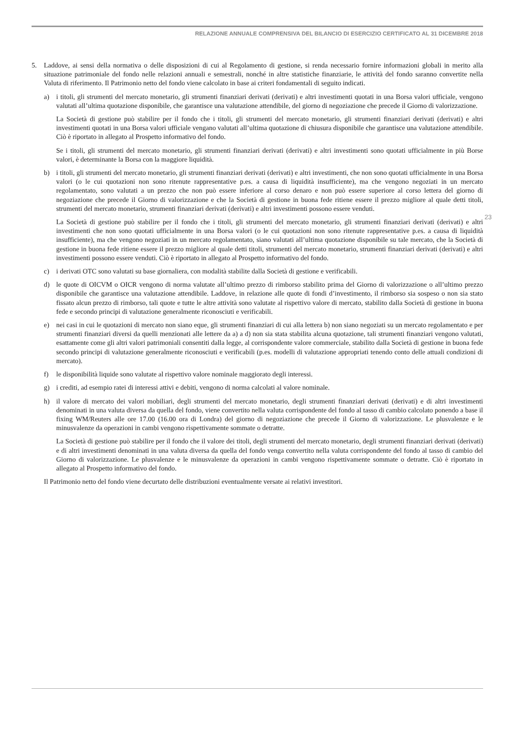RELAZIONE ANNUALE COMPRENSIVA DEL BILANCIO DI ESERCIZIO CERTIFICATO AL 31 DICEMBRE 2018
23
5. Laddove, ai sensi della normativa o delle disposizioni di cui al Regolamento di gestione, si renda necessario fornire informazioni globali in merito alla situazione patrimoniale del fondo nelle relazioni annuali e semestrali, nonché in altre statistiche finanziarie, le attività del fondo saranno convertite nella Valuta di riferimento. Il Patrimonio netto del fondo viene calcolato in base ai criteri fondamentali di seguito indicati.
a) i titoli, gli strumenti del mercato monetario, gli strumenti finanziari derivati (derivati) e altri investimenti quotati in una Borsa valori ufficiale, vengono valutati all’ultima quotazione disponibile, che garantisce una valutazione attendibile, del giorno di negoziazione che precede il Giorno di valorizzazione.
La Società di gestione può stabilire per il fondo che i titoli, gli strumenti del mercato monetario, gli strumenti finanziari derivati (derivati) e altri investimenti quotati in una Borsa valori ufficiale vengano valutati all’ultima quotazione di chiusura disponibile che garantisce una valutazione attendibile. Ciò è riportato in allegato al Prospetto informativo del fondo.
Se i titoli, gli strumenti del mercato monetario, gli strumenti finanziari derivati (derivati) e altri investimenti sono quotati ufficialmente in più Borse valori, è determinante la Borsa con la maggiore liquidità.
b) i titoli, gli strumenti del mercato monetario, gli strumenti finanziari derivati (derivati) e altri investimenti, che non sono quotati ufficialmente in una Borsa valori (o le cui quotazioni non sono ritenute rappresentative p.es. a causa di liquidità insufficiente), ma che vengono negoziati in un mercato regolamentato, sono valutati a un prezzo che non può essere inferiore al corso denaro e non può essere superiore al corso lettera del giorno di negoziazione che precede il Giorno di valorizzazione e che la Società di gestione in buona fede ritiene essere il prezzo migliore al quale detti titoli, strumenti del mercato monetario, strumenti finanziari derivati (derivati) e altri investimenti possono essere venduti.
La Società di gestione può stabilire per il fondo che i titoli, gli strumenti del mercato monetario, gli strumenti finanziari derivati (derivati) e altri investimenti che non sono quotati ufficialmente in una Borsa valori (o le cui quotazioni non sono ritenute rappresentative p.es. a causa di liquidità insufficiente), ma che vengono negoziati in un mercato regolamentato, siano valutati all’ultima quotazione disponibile su tale mercato, che la Società di gestione in buona fede ritiene essere il prezzo migliore al quale detti titoli, strumenti del mercato monetario, strumenti finanziari derivati (derivati) e altri investimenti possono essere venduti. Ciò è riportato in allegato al Prospetto informativo del fondo.
c) i derivati OTC sono valutati su base giornaliera, con modalità stabilite dalla Società di gestione e verificabili.
d) le quote di OICVM o OICR vengono di norma valutate all’ultimo prezzo di rimborso stabilito prima del Giorno di valorizzazione o all’ultimo prezzo disponibile che garantisce una valutazione attendibile. Laddove, in relazione alle quote di fondi d’investimento, il rimborso sia sospeso o non sia stato fissato alcun prezzo di rimborso, tali quote e tutte le altre attività sono valutate al rispettivo valore di mercato, stabilito dalla Società di gestione in buona fede e secondo principi di valutazione generalmente riconosciuti e verificabili.
e) nei casi in cui le quotazioni di mercato non siano eque, gli strumenti finanziari di cui alla lettera b) non siano negoziati su un mercato regolamentato e per strumenti finanziari diversi da quelli menzionati alle lettere da a) a d) non sia stata stabilita alcuna quotazione, tali strumenti finanziari vengono valutati, esattamente come gli altri valori patrimoniali consentiti dalla legge, al corrispondente valore commerciale, stabilito dalla Società di gestione in buona fede secondo principi di valutazione generalmente riconosciuti e verificabili (p.es. modelli di valutazione appropriati tenendo conto delle attuali condizioni di mercato).
f) le disponibilità liquide sono valutate al rispettivo valore nominale maggiorato degli interessi.
g) i crediti, ad esempio ratei di interessi attivi e debiti, vengono di norma calcolati al valore nominale.
h) il valore di mercato dei valori mobiliari, degli strumenti del mercato monetario, degli strumenti finanziari derivati (derivati) e di altri investimenti denominati in una valuta diversa da quella del fondo, viene convertito nella valuta corrispondente del fondo al tasso di cambio calcolato ponendo a base il fixing WM/Reuters alle ore 17.00 (16.00 ora di Londra) del giorno di negoziazione che precede il Giorno di valorizzazione. Le plusvalenze e le minusvalenze da operazioni in cambi vengono rispettivamente sommate o detratte.
La Società di gestione può stabilire per il fondo che il valore dei titoli, degli strumenti del mercato monetario, degli strumenti finanziari derivati (derivati) e di altri investimenti denominati in una valuta diversa da quella del fondo venga convertito nella valuta corrispondente del fondo al tasso di cambio del Giorno di valorizzazione. Le plusvalenze e le minusvalenze da operazioni in cambi vengono rispettivamente sommate o detratte. Ciò è riportato in allegato al Prospetto informativo del fondo.
Il Patrimonio netto del fondo viene decurtato delle distribuzioni eventualmente versate ai relativi investitori.